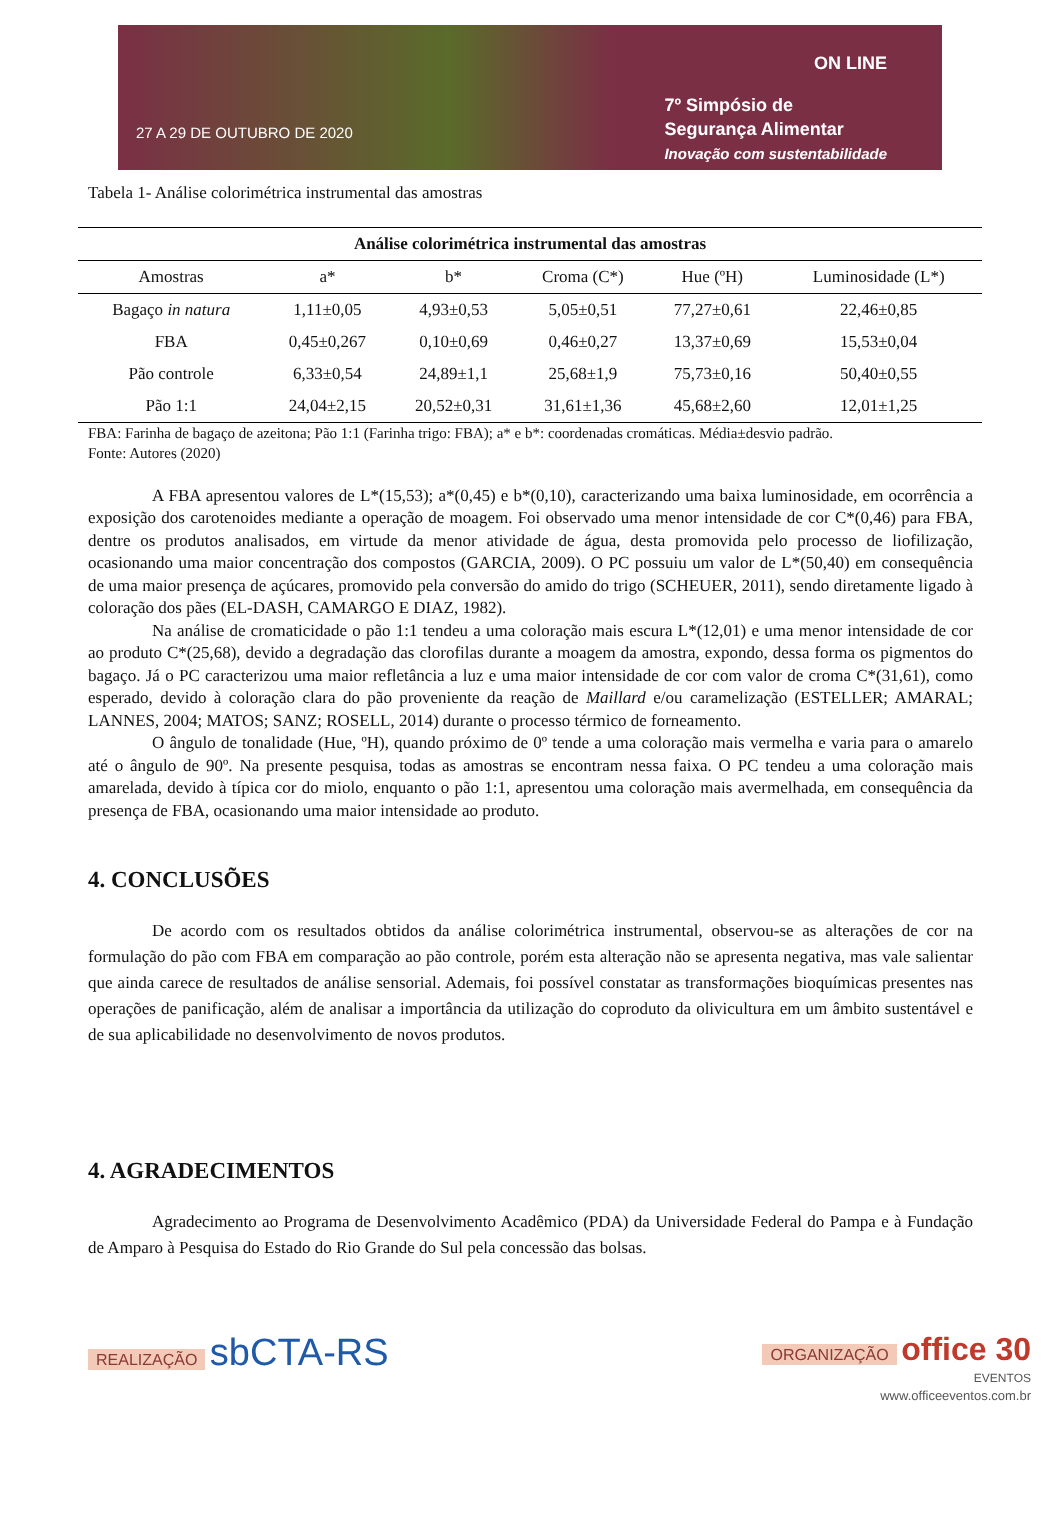27 A 29 DE OUTUBRO DE 2020
ON LINE
7º Simpósio de
Segurança Alimentar
Inovação com sustentabilidade
Tabela 1- Análise colorimétrica instrumental das amostras
| Análise colorimétrica instrumental das amostras | | | | | |
| --- | --- | --- | --- | --- | --- |
| Amostras | a* | b* | Croma (C*) | Hue (ºH) | Luminosidade (L*) |
| Bagaço in natura | 1,11±0,05 | 4,93±0,53 | 5,05±0,51 | 77,27±0,61 | 22,46±0,85 |
| FBA | 0,45±0,267 | 0,10±0,69 | 0,46±0,27 | 13,37±0,69 | 15,53±0,04 |
| Pão controle | 6,33±0,54 | 24,89±1,1 | 25,68±1,9 | 75,73±0,16 | 50,40±0,55 |
| Pão 1:1 | 24,04±2,15 | 20,52±0,31 | 31,61±1,36 | 45,68±2,60 | 12,01±1,25 |
FBA: Farinha de bagaço de azeitona; Pão 1:1 (Farinha trigo: FBA); a* e b*: coordenadas cromáticas. Média±desvio padrão.
Fonte: Autores (2020)
A FBA apresentou valores de L*(15,53); a*(0,45) e b*(0,10), caracterizando uma baixa luminosidade, em ocorrência a exposição dos carotenoides mediante a operação de moagem. Foi observado uma menor intensidade de cor C*(0,46) para FBA, dentre os produtos analisados, em virtude da menor atividade de água, desta promovida pelo processo de liofilização, ocasionando uma maior concentração dos compostos (GARCIA, 2009). O PC possuiu um valor de L*(50,40) em consequência de uma maior presença de açúcares, promovido pela conversão do amido do trigo (SCHEUER, 2011), sendo diretamente ligado à coloração dos pães (EL-DASH, CAMARGO E DIAZ, 1982).
Na análise de cromaticidade o pão 1:1 tendeu a uma coloração mais escura L*(12,01) e uma menor intensidade de cor ao produto C*(25,68), devido a degradação das clorofilas durante a moagem da amostra, expondo, dessa forma os pigmentos do bagaço. Já o PC caracterizou uma maior refletância a luz e uma maior intensidade de cor com valor de croma C*(31,61), como esperado, devido à coloração clara do pão proveniente da reação de Maillard e/ou caramelização (ESTELLER; AMARAL; LANNES, 2004; MATOS; SANZ; ROSELL, 2014) durante o processo térmico de forneamento.
O ângulo de tonalidade (Hue, ºH), quando próximo de 0º tende a uma coloração mais vermelha e varia para o amarelo até o ângulo de 90º. Na presente pesquisa, todas as amostras se encontram nessa faixa. O PC tendeu a uma coloração mais amarelada, devido à típica cor do miolo, enquanto o pão 1:1, apresentou uma coloração mais avermelhada, em consequência da presença de FBA, ocasionando uma maior intensidade ao produto.
4. CONCLUSÕES
De acordo com os resultados obtidos da análise colorimétrica instrumental, observou-se as alterações de cor na formulação do pão com FBA em comparação ao pão controle, porém esta alteração não se apresenta negativa, mas vale salientar que ainda carece de resultados de análise sensorial. Ademais, foi possível constatar as transformações bioquímicas presentes nas operações de panificação, além de analisar a importância da utilização do coproduto da olivicultura em um âmbito sustentável e de sua aplicabilidade no desenvolvimento de novos produtos.
4. AGRADECIMENTOS
Agradecimento ao Programa de Desenvolvimento Acadêmico (PDA) da Universidade Federal do Pampa e à Fundação de Amparo à Pesquisa do Estado do Rio Grande do Sul pela concessão das bolsas.
REALIZAÇÃO sbCTA-RS
ORGANIZAÇÃO office 30
EVENTOS
www.officeeventos.com.br